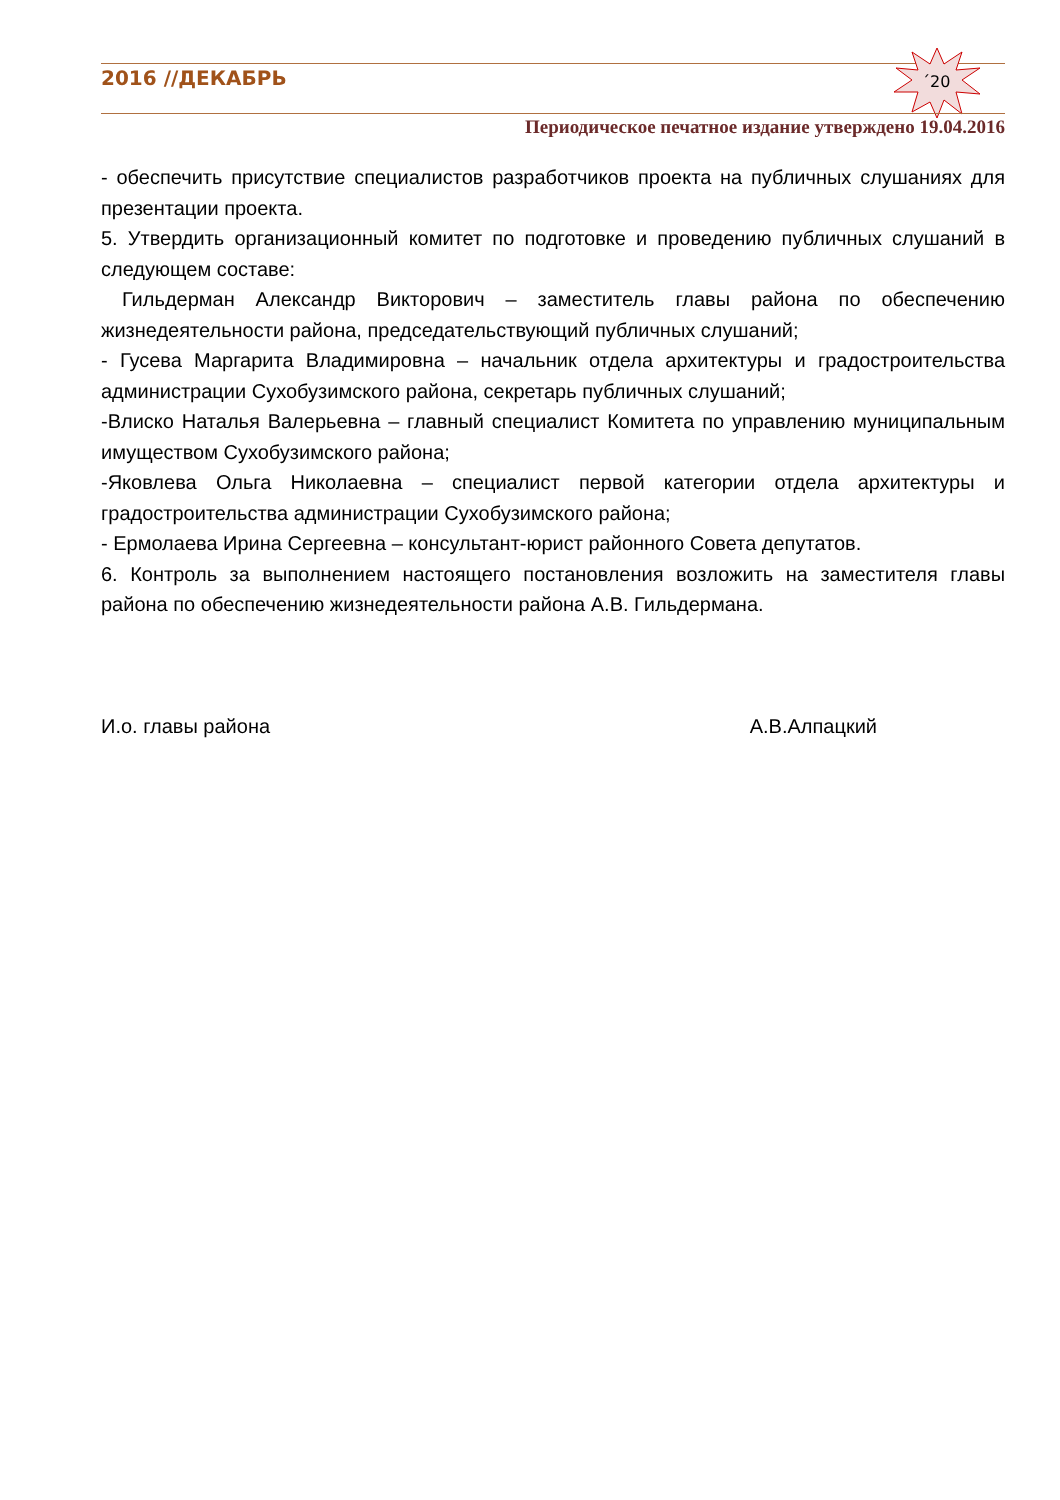2016 //ДЕКАБРЬ ´20
Периодическое печатное издание утверждено 19.04.2016
- обеспечить присутствие специалистов разработчиков проекта на публичных слушаниях для презентации проекта.
5. Утвердить организационный комитет по подготовке и проведению публичных слушаний в следующем составе:
Гильдерман Александр Викторович – заместитель главы района по обеспечению жизнедеятельности района, председательствующий публичных слушаний;
- Гусева Маргарита Владимировна – начальник отдела архитектуры и градостроительства администрации Сухобузимского района, секретарь публичных слушаний;
-Влиско Наталья Валерьевна – главный специалист Комитета по управлению муниципальным имуществом Сухобузимского района;
-Яковлева Ольга Николаевна – специалист первой категории отдела архитектуры и градостроительства администрации Сухобузимского района;
- Ермолаева Ирина Сергеевна – консультант-юрист районного Совета депутатов.
6. Контроль за выполнением настоящего постановления возложить на заместителя главы района по обеспечению жизнедеятельности района А.В. Гильдермана.
И.о. главы района А.В.Алпацкий